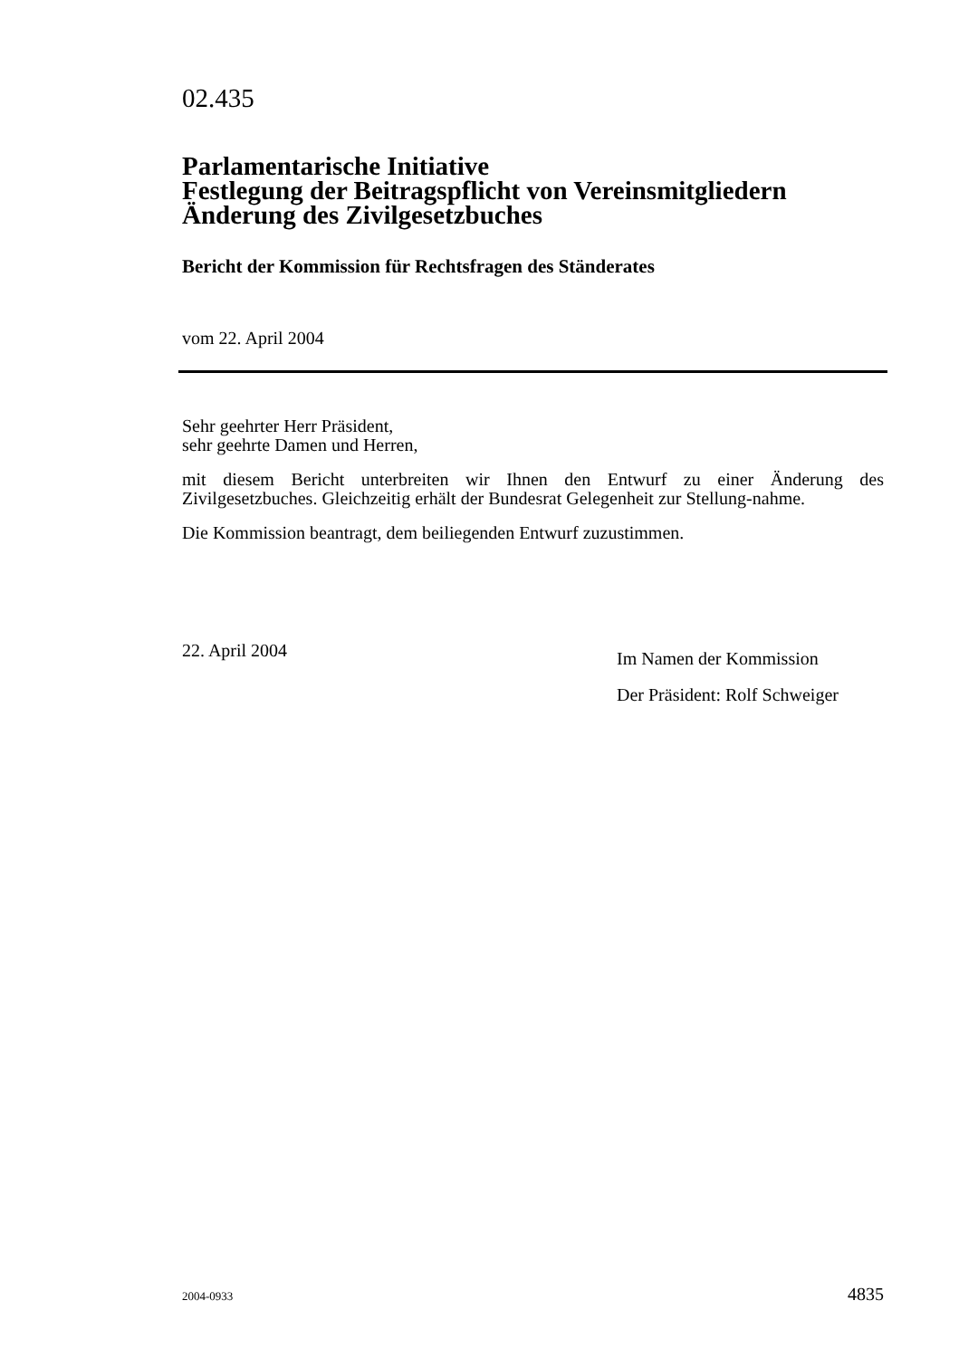02.435
Parlamentarische Initiative
Festlegung der Beitragspflicht von Vereinsmitgliedern
Änderung des Zivilgesetzbuches
Bericht der Kommission für Rechtsfragen des Ständerates
vom 22. April 2004
Sehr geehrter Herr Präsident,
sehr geehrte Damen und Herren,
mit diesem Bericht unterbreiten wir Ihnen den Entwurf zu einer Änderung des Zivilgesetzbuches. Gleichzeitig erhält der Bundesrat Gelegenheit zur Stellung-nahme.
Die Kommission beantragt, dem beiliegenden Entwurf zuzustimmen.
22. April 2004
Im Namen der Kommission
Der Präsident: Rolf Schweiger
2004-0933 4835